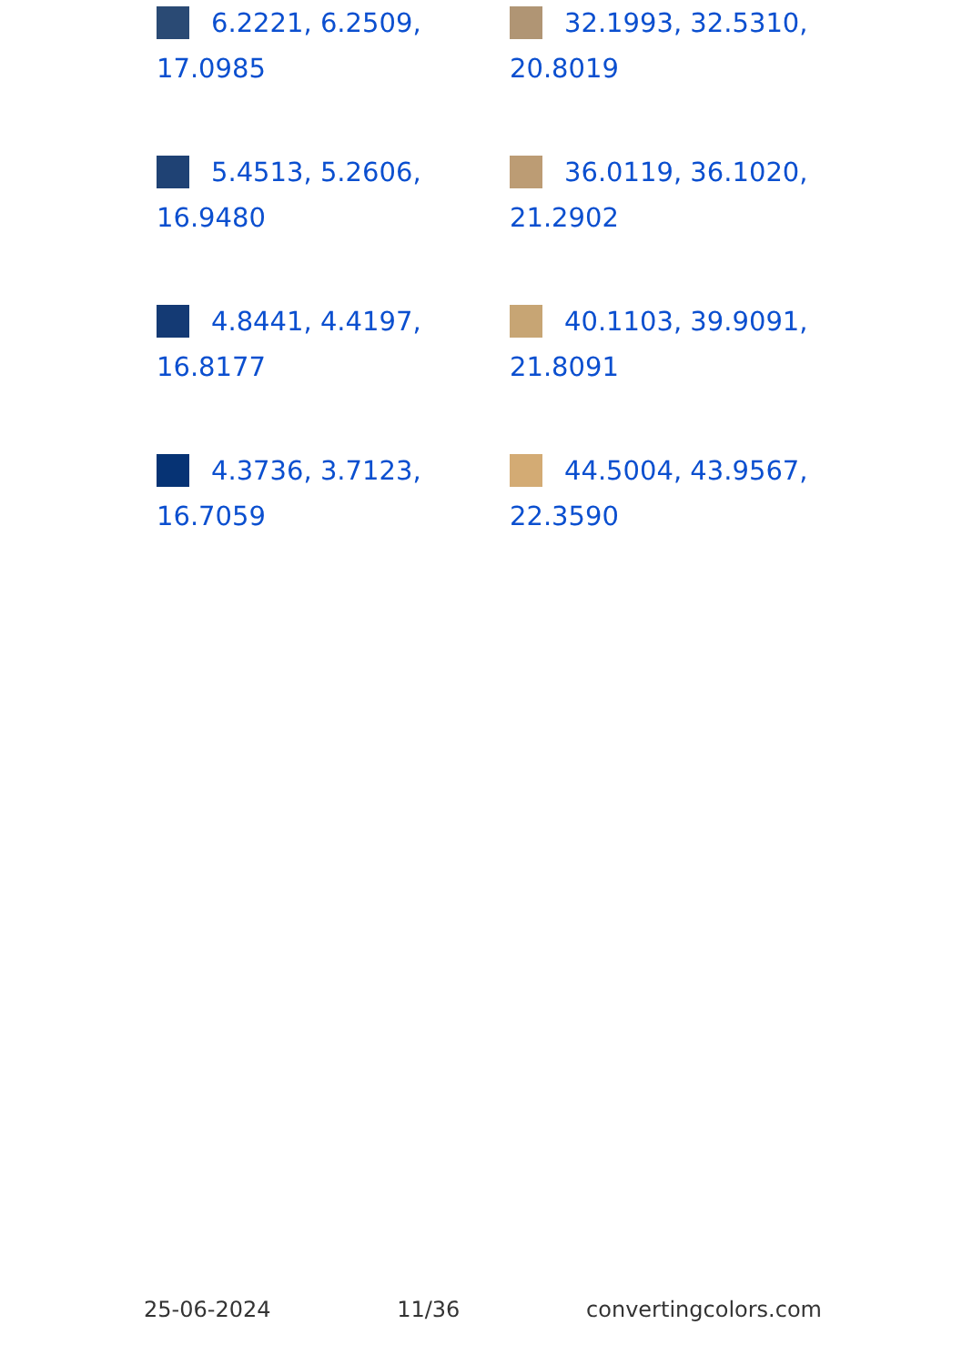6.2221, 6.2509, 17.0985
32.1993, 32.5310, 20.8019
5.4513, 5.2606, 16.9480
36.0119, 36.1020, 21.2902
4.8441, 4.4197, 16.8177
40.1103, 39.9091, 21.8091
4.3736, 3.7123, 16.7059
44.5004, 43.9567, 22.3590
25-06-2024 11/36 convertingcolors.com